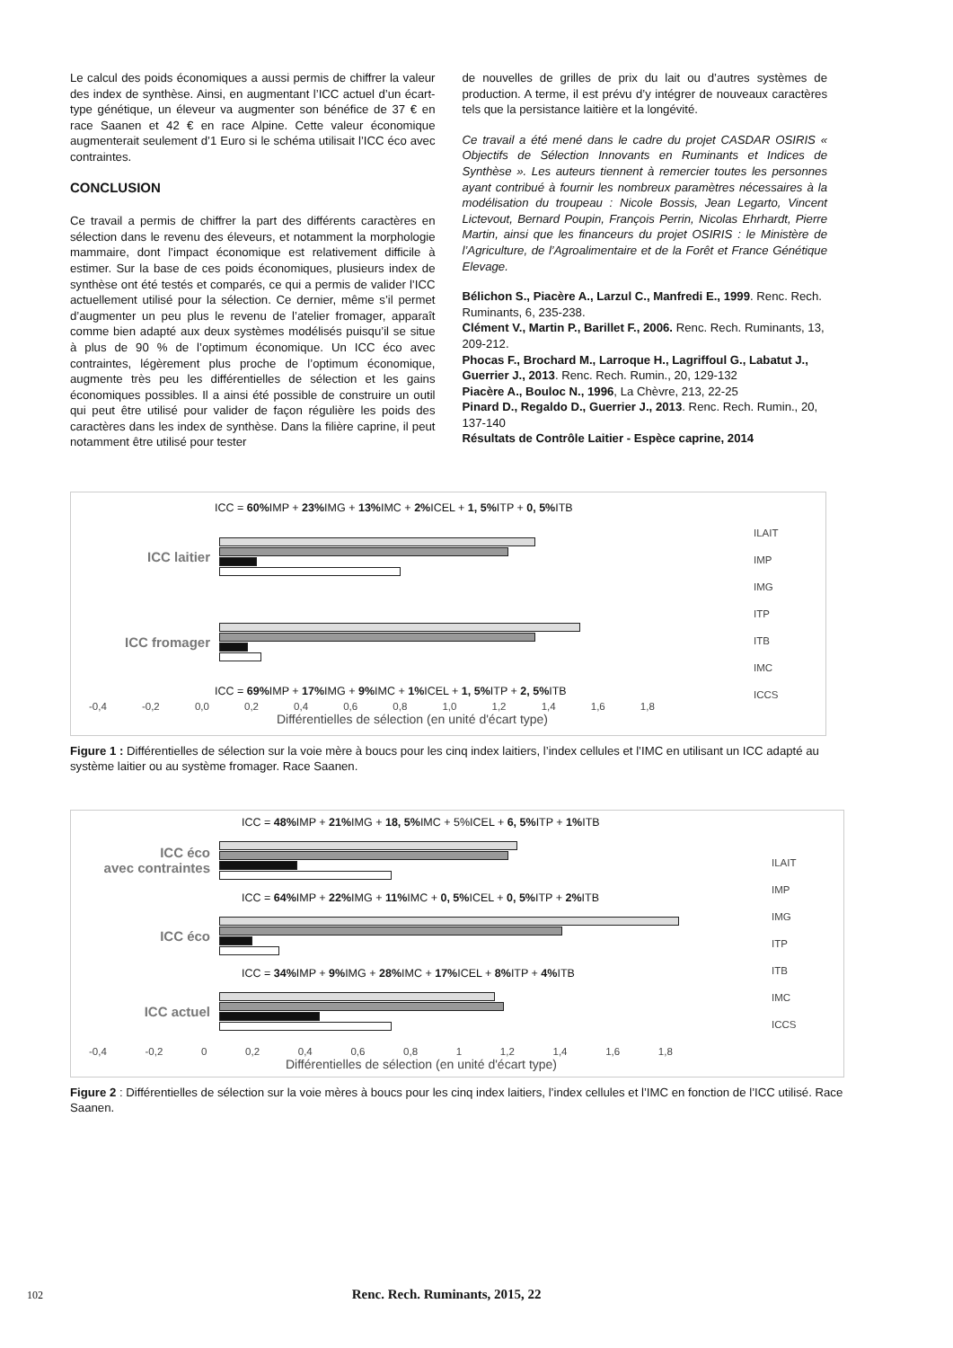Le calcul des poids économiques a aussi permis de chiffrer la valeur des index de synthèse. Ainsi, en augmentant l’ICC actuel d’un écart-type génétique, un éleveur va augmenter son bénéfice de 37 € en race Saanen et 42 € en race Alpine. Cette valeur économique augmenterait seulement d’1 Euro si le schéma utilisait l’ICC éco avec contraintes.
CONCLUSION
Ce travail a permis de chiffrer la part des différents caractères en sélection dans le revenu des éleveurs, et notamment la morphologie mammaire, dont l’impact économique est relativement difficile à estimer. Sur la base de ces poids économiques, plusieurs index de synthèse ont été testés et comparés, ce qui a permis de valider l’ICC actuellement utilisé pour la sélection. Ce dernier, même s’il permet d’augmenter un peu plus le revenu de l’atelier fromager, apparaît comme bien adapté aux deux systèmes modélisés puisqu’il se situe à plus de 90 % de l’optimum économique. Un ICC éco avec contraintes, légèrement plus proche de l’optimum économique, augmente très peu les différentielles de sélection et les gains économiques possibles. Il a ainsi été possible de construire un outil qui peut être utilisé pour valider de façon régulière les poids des caractères dans les index de synthèse. Dans la filière caprine, il peut notamment être utilisé pour tester
de nouvelles de grilles de prix du lait ou d’autres systèmes de production. A terme, il est prévu d’y intégrer de nouveaux caractères tels que la persistance laitière et la longévité.
Ce travail a été mené dans le cadre du projet CASDAR OSIRIS « Objectifs de Sélection Innovants en Ruminants et Indices de Synthèse ». Les auteurs tiennent à remercier toutes les personnes ayant contribué à fournir les nombreux paramètres nécessaires à la modélisation du troupeau : Nicole Bossis, Jean Legarto, Vincent Lictevout, Bernard Poupin, François Perrin, Nicolas Ehrhardt, Pierre Martin, ainsi que les financeurs du projet OSIRIS : le Ministère de l’Agriculture, de l’Agroalimentaire et de la Forêt et France Génétique Elevage.
Bélichon S., Piacère A., Larzul C., Manfredi E., 1999. Renc. Rech. Ruminants, 6, 235-238.
Clément V., Martin P., Barillet F., 2006. Renc. Rech. Ruminants, 13, 209-212.
Phocas F., Brochard M., Larroque H., Lagriffoul G., Labatut J., Guerrier J., 2013. Renc. Rech. Rumin., 20, 129-132
Piacère A., Bouloc N., 1996, La Chèvre, 213, 22-25
Pinard D., Regaldo D., Guerrier J., 2013. Renc. Rech. Rumin., 20, 137-140
Résultats de Contrôle Laitier - Espèce caprine, 2014
ICC = 60% IMP + 23% IMG + 13% IMC + 2% ICEL + 1, 5% ITP + 0, 5% ITB
ICC laitier
ICC fromager
ICC = 69% IMP + 17% IMG + 9% IMC + 1% ICEL + 1, 5% ITP + 2, 5% ITB
-0,4 -0,2 0,0 0,2 0,4 0,6 0,8 1,0 1,2 1,4 1,6 1,8
Différentielles de sélection (en unité d'écart type)
ILAIT
IMP
IMG
ITP
ITB
IMC
ICCS
Figure 1 : Différentielles de sélection sur la voie mère à boucs pour les cinq index laitiers, l’index cellules et l’IMC en utilisant un ICC adapté au système laitier ou au système fromager. Race Saanen.
ICC = 48% IMP + 21% IMG + 18, 5% IMC + 5%ICEL + 6, 5% ITP + 1% ITB
ICC éco
avec contraintes
ICC = 64% IMP + 22% IMG + 11% IMC + 0, 5% ICEL + 0, 5% ITP + 2% ITB
ICC éco
ICC = 34% IMP + 9% IMG + 28% IMC + 17% ICEL + 8% ITP + 4% ITB
ICC actuel
-0,4 -0,2 0 0,2 0,4 0,6 0,8 1 1,2 1,4 1,6 1,8
Différentielles de sélection (en unité d'écart type)
ILAIT
IMP
IMG
ITP
ITB
IMC
ICCS
Figure 2 : Différentielles de sélection sur la voie mères à boucs pour les cinq index laitiers, l’index cellules et l’IMC en fonction de l’ICC utilisé. Race Saanen.
102 Renc. Rech. Ruminants, 2015, 22